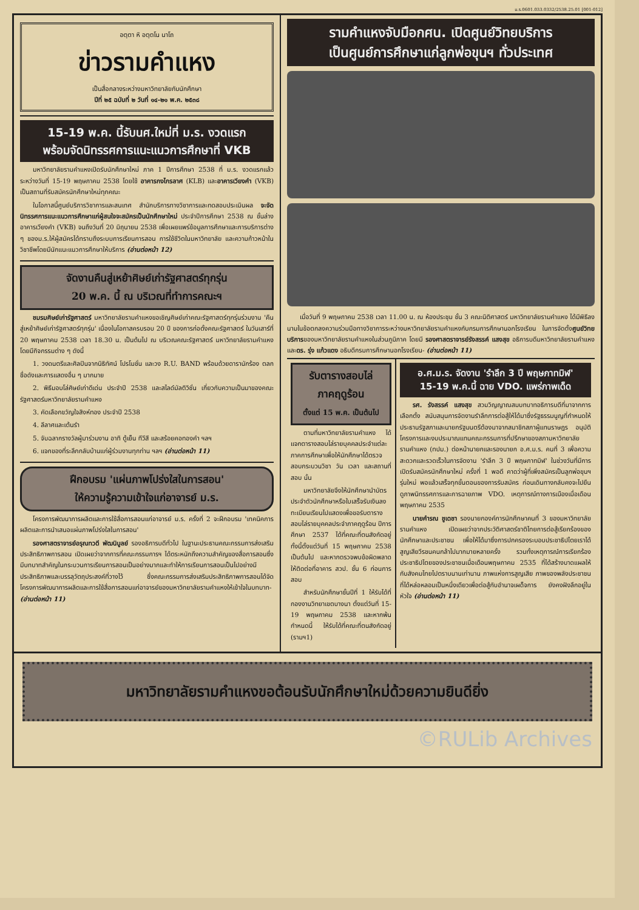ม.ร.0601.033.0332/2538.25.01 [001-012]
อตฺตา หิ อตฺตโน นาโถ
ข่าวรามคำแหง
เป็นสื่อกลางระหว่างมหาวิทยาลัยกับนักศึกษา
ปีที่ ๒๕ ฉบับที่ ๒ วันที่ ๑๔-๒๑ พ.ค. ๒๕๓๘
15-19 พ.ค. นี้รับนศ.ใหม่ที่ ม.ร. งวดแรก
พร้อมจัดนิทรรศการแนะแนวการศึกษาที่ VKB
มหาวิทยาลัยรามคำแหงเปิดรับนักศึกษาใหม่ ภาค 1 ปีการศึกษา 2538 ที่ ม.ร. งวดแรกแล้ว ระหว่างวันที่ 15-19 พฤษภาคม 2538 โดยใช้ อาคารกงไกรลาศ (KLB) และอาคารเวียงคำ (VKB) เป็นสถานที่รับสมัครนักศึกษาใหม่ทุกคณะ
ในโอกาสนี้ศูนย์บริการวิชาการและสนเทศ สำนักบริการทางวิชาการและทดสอบประเมินผล จะจัดนิทรรศการแนะแนวการศึกษาแก่ผู้สนใจจะสมัครเป็นนักศึกษาใหม่ ประจำปีการศึกษา 2538 ณ ชั้นล่าง อาคารเวียงคำ (VKB) จนถึงวันที่ 20 มิถุนายน 2538 เพื่อเผยแพร่ข้อมูลการศึกษาและการบริการต่าง ๆ ของม.ร.ให้ผู้สมัครได้ทราบถึงระบบการเรียนการสอน การใช้ชีวิตในมหาวิทยาลัย และความก้าวหน้าในวิชาชีพโดยมีนักแนะแนวการศึกษาให้บริการ (อ่านต่อหน้า 12)
จัดงานคืนสู่เหย้าศิษย์เก่ารัฐศาสตร์ทุกรุ่น
20 พ.ค. นี้ ณ บริเวณที่ทำการคณะฯ
ชมรมศิษย์เก่ารัฐศาสตร์ มหาวิทยาลัยรามคำแหงขอเชิญศิษย์เก่าคณะรัฐศาสตร์ทุกรุ่นร่วมงาน 'คืนสู่เหย้าศิษย์เก่ารัฐศาสตร์ทุกรุ่น' เนื่องในโอกาสครบรอบ 20 ปี ของการก่อตั้งคณะรัฐศาสตร์ ในวันเสาร์ที่ 20 พฤษภาคม 2538 เวลา 18.30 น. เป็นต้นไป ณ บริเวณคณะรัฐศาสตร์ มหาวิทยาลัยรามคำแหง โดยมีกิจกรรมต่าง ๆ ดังนี้
1. วงดนตรีและศิลปินจากนิธิทัศน์ โปรโมชั่น และวง R.U. BAND พร้อมด้วยดารานักร้อง ตลกชื่อดังและการแสดงอื่น ๆ มากมาย
2. พิธีมอบโล่ศิษย์เก่าดีเด่น ประจำปี 2538 และสไลด์มัลติวิชั่น เกี่ยวกับความเป็นมาของคณะรัฐศาสตร์มหาวิทยาลัยรามคำแหง
3. คัดเลือกขวัญใจสิงห์ทอง ประจำปี 2538
4. ลีลาศและเต้นรำ
5. จับฉลากรางวัลผู้มาร่วมงาน อาทิ ตู้เย็น ทีวีสี และสร้อยคอทองคำ ฯลฯ
6. แจกของที่ระลึกกลับบ้านแก่ผู้ร่วมงานทุกท่าน ฯลฯ (อ่านต่อหน้า 11)
ฝึกอบรม 'แผ่นภาพโปร่งใสในการสอน'
ให้ความรู้ความเข้าใจแก่อาจารย์ ม.ร.
โครงการพัฒนาการผลิตและการใช้สื่อการสอนแก่อาจารย์ ม.ร. ครั้งที่ 2 จะฝึกอบรม 'เทคนิคการผลิตและการนำเสนอแผ่นภาพโปร่งใสในการสอน'
รองศาสตราจารย์อรุณทวดี พัฒนิบูลย์ รองอธิการบดีทั่วไป ในฐานะประธานคณะกรรมการส่งเสริมประสิทธิภาพการสอน เปิดเผยว่าจากการที่คณะกรรมการฯ ได้ตระหนักถึงความสำคัญของสื่อการสอนซึ่งมีบทบาทสำคัญในกระบวนการเรียนการสอนเป็นอย่างมากและทำให้การเรียนการสอนเป็นไปอย่างมีประสิทธิภาพและบรรลุวัตถุประสงค์ที่วางไว้ ซึ่งคณะกรรมการส่งเสริมประสิทธิภาพการสอนได้จัดโครงการพัฒนาการผลิตและการใช้สื่อการสอนแก่อาจารย์ของมหาวิทยาลัยรามคำแหงให้เข้าใจในบทบาท- (อ่านต่อหน้า 11)
รามคำแหงจับมือกศน. เปิดศูนย์วิทยบริการ
เป็นศูนย์การศึกษาแก่ลูกพ่อขุนฯ ทั่วประเทศ
เมื่อวันที่ 9 พฤษภาคม 2538 เวลา 11.00 น. ณ ห้องประชุม ชั้น 3 คณะนิติศาสตร์ มหาวิทยาลัยรามคำแหง ได้มีพิธีลงนามในข้อตกลงความร่วมมือทางวิชาการระหว่างมหาวิทยาลัยรามคำแหงกับกรมการศึกษานอกโรงเรียน ในการจัดตั้งศูนย์วิทยบริการของมหาวิทยาลัยรามคำแหงในส่วนภูมิภาค โดยมี รองศาสตราจารย์รังสรรค์ แสงสุข อธิการบดีมหาวิทยาลัยรามคำแหง และดร. รุ่ง แก้วแดง อธิบดีกรมการศึกษานอกโรงเรียน- (อ่านต่อหน้า 11)
รับตารางสอบไล่
ภาคฤดูร้อน
ตั้งแต่ 15 พ.ค. เป็นต้นไป
ตามที่มหาวิทยาลัยรามคำแหง ได้แจกตารางสอบไล่รายบุคคลประจำแต่ละภาคการศึกษาเพื่อให้นักศึกษาได้ตรวจสอบกระบวนวิชา วัน เวลา และสถานที่สอบ นั้น
มหาวิทยาลัยจึงให้นักศึกษานำบัตรประจำตัวนักศึกษาหรือใบเสร็จรับเงินลงทะเบียนเรียนไปแสดงเพื่อขอรับตารางสอบไล่รายบุคคลประจำภาคฤดูร้อน ปีการศึกษา 2537 ได้ที่คณะที่ตนสังกัดอยู่ ทั้งนี้ตั้งแต่วันที่ 15 พฤษภาคม 2538 เป็นต้นไป และหากตรวจพบข้อผิดพลาดให้ติดต่อที่อาคาร สวป. ชั้น 6 ก่อนการสอบ
สำหรับนักศึกษาชั้นปีที่ 1 ให้รับได้ที่กองงานวิทยาเขตบางนา ตั้งแต่วันที่ 15-19 พฤษภาคม 2538 และหากพ้นกำหนดนี้ ให้รับได้ที่คณะที่ตนสังกัดอยู่ (รามฯ1)
อ.ศ.ม.ร. จัดงาน 'รำลึก 3 ปี พฤษภาทมิฬ'
15-19 พ.ค.นี้ ฉาย VDO. แพร่ภาพเด็ด
รศ. รังสรรค์ แสงสุข สวมวิญญาณสมบทบาทอธิการบดีที่มาจากการเลือกตั้ง สนับสนุนการจัดงานรำลึกการต่อสู้ให้ได้มาซึ่งรัฐธรรมนูญที่กำหนดให้ประธานรัฐสภาและนายกรัฐมนตรีต้องมาจากสมาชิกสภาผู้แทนราษฎร อนุมัติโครงการและงบประมาณแทนคณะกรรมการที่ปรึกษาของสภามหาวิทยาลัยรามคำแหง (ทปม.) ต่อหน้านายกและรองนายก อ.ศ.ม.ร. คนที่ 3 เพื่อความสะดวกและรวดเร็วในการจัดงาน 'รำลึก 3 ปี พฤษภาทมิฬ' ในช่วงวันที่มีการเปิดรับสมัครนักศึกษาใหม่ ครั้งที่ 1 พอดี คาดว่าผู้ที่เพิ่งสมัครเป็นลูกพ่อขุนฯ รุ่นใหม่ พอแล้วเสร็จทุกขั้นตอนของการรับสมัคร ก่อนเดินทางกลับคงจะไปยืนดูภาพนิทรรศการและการฉายภาพ VDO. เหตุการณ์ทางการเมืองเมื่อเดือนพฤษภาคม 2535
นายคำรณ ชูเดชา รองนายกองค์การนักศึกษาคนที่ 3 ของมหาวิทยาลัยรามคำแหง เปิดเผยว่าจากประวัติศาสตร์ชาติไทยการต่อสู้เรียกร้องของนักศึกษาและประชาชน เพื่อให้ได้มาซึ่งการปกครองระบอบประชาธิปไตยเราได้สูญเสียวีรชนคนกล้าไปมากมายหลายครั้ง รวมทั้งเหตุการณ์การเรียกร้องประชาธิปไตยของประชาชนเมื่อเดือนพฤษภาคม 2535 ที่ได้สร้างบาดแผลให้กับสังคมไทยไปตราบนานเท่านาน ภาพแห่งการสูญเสีย ภาพของพลังประชาชนที่ได้หล่อหลอมเป็นหนึ่งเดียวเพื่อต่อสู้กับอำนาจเผด็จการ ยังคงฝังลึกอยู่ในหัวใจ (อ่านต่อหน้า 11)
มหาวิทยาลัยรามคำแหงขอต้อนรับนักศึกษาใหม่ด้วยความยินดียิ่ง
©RULib Archives